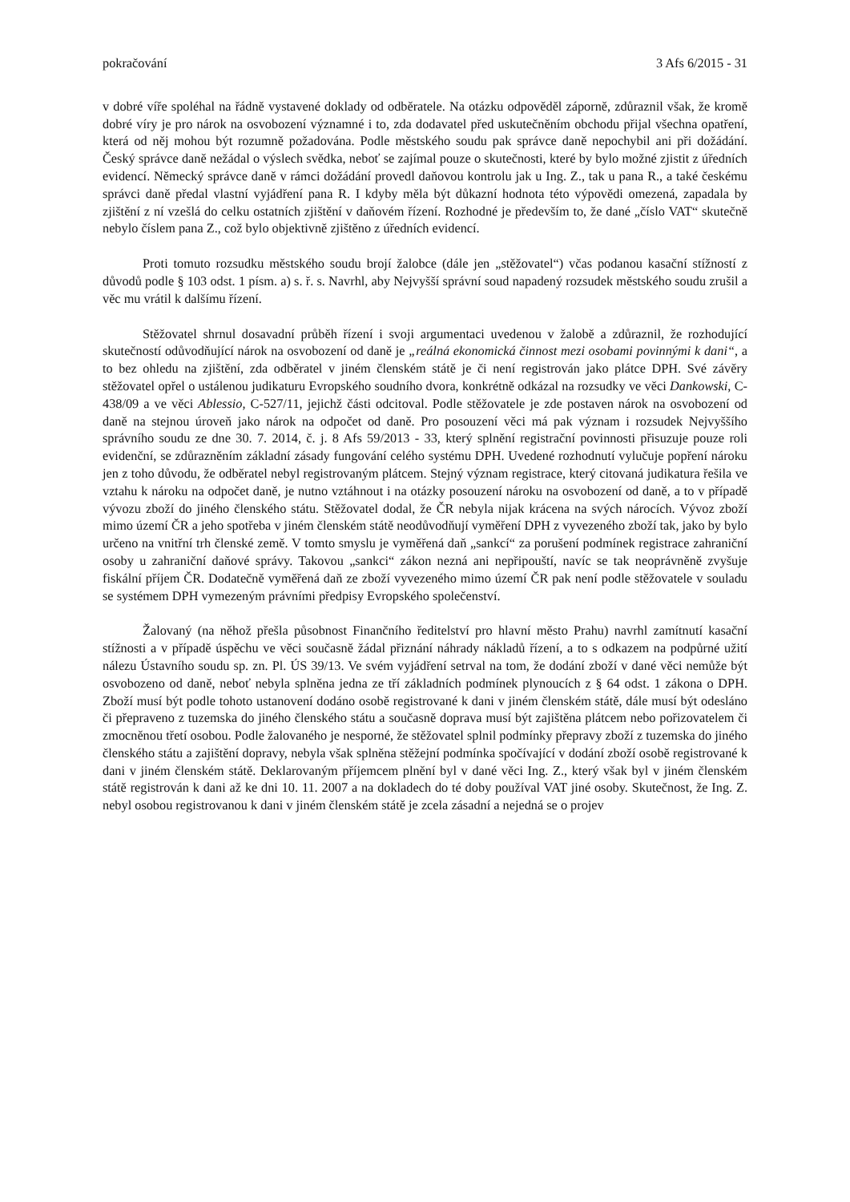pokračování 3 Afs 6/2015 - 31
v dobré víře spoléhal na řádně vystavené doklady od odběratele. Na otázku odpověděl záporně, zdůraznil však, že kromě dobré víry je pro nárok na osvobození významné i to, zda dodavatel před uskutečněním obchodu přijal všechna opatření, která od něj mohou být rozumně požadována. Podle městského soudu pak správce daně nepochybil ani při dožádání. Český správce daně nežádal o výslech svědka, neboť se zajímal pouze o skutečnosti, které by bylo možné zjistit z úředních evidencí. Německý správce daně v rámci dožádání provedl daňovou kontrolu jak u Ing. Z., tak u pana R., a také českému správci daně předal vlastní vyjádření pana R. I kdyby měla být důkazní hodnota této výpovědi omezená, zapadala by zjištění z ní vzešlá do celku ostatních zjištění v daňovém řízení. Rozhodné je především to, že dané „číslo VAT“ skutečně nebylo číslem pana Z., což bylo objektivně zjištěno z úředních evidencí.
Proti tomuto rozsudku městského soudu brojí žalobce (dále jen „stěžovatel“) včas podanou kasační stížností z důvodů podle § 103 odst. 1 písm. a) s. ř. s. Navrhl, aby Nejvyšší správní soud napadený rozsudek městského soudu zrušil a věc mu vrátil k dalšímu řízení.
Stěžovatel shrnul dosavadní průběh řízení i svoji argumentaci uvedenou v žalobě a zdůraznil, že rozhodující skutečností odůvodňující nárok na osvobození od daně je „reálná ekonomická činnost mezi osobami povinnými k dani“, a to bez ohledu na zjištění, zda odběratel v jiném členském státě je či není registrován jako plátce DPH. Své závěry stěžovatel opřel o ustálenou judikaturu Evropského soudního dvora, konkrétně odkázal na rozsudky ve věci Dankowski, C-438/09 a ve věci Ablessio, C-527/11, jejichž části odcitoval. Podle stěžovatele je zde postaven nárok na osvobození od daně na stejnou úroveň jako nárok na odpočet od daně. Pro posouzení věci má pak význam i rozsudek Nejvyššího správního soudu ze dne 30. 7. 2014, č. j. 8 Afs 59/2013 - 33, který splnění registrační povinnosti přisuzuje pouze roli evidenční, se zdůrazněním základní zásady fungování celého systému DPH. Uvedené rozhodnutí vylučuje popření nároku jen z toho důvodu, že odběratel nebyl registrovaným plátcem. Stejný význam registrace, který citovaná judikatura řešila ve vztahu k nároku na odpočet daně, je nutno vztáhnout i na otázky posouzení nároku na osvobození od daně, a to v případě vývozu zboží do jiného členského státu. Stěžovatel dodal, že ČR nebyla nijak krácena na svých nárocích. Vývoz zboží mimo území ČR a jeho spotřeba v jiném členském státě neodůvodňují vyměření DPH z vyvezeného zboží tak, jako by bylo určeno na vnitřní trh členské země. V tomto smyslu je vyměřená daň „sankcí“ za porušení podmínek registrace zahraniční osoby u zahraniční daňové správy. Takovou „sankci“ zákon nezná ani nepřipouští, navíc se tak neoprávněně zvyšuje fiskální příjem ČR. Dodatečně vyměřená daň ze zboží vyvezeného mimo území ČR pak není podle stěžovatele v souladu se systémem DPH vymezeným právními předpisy Evropského společenství.
Žalovaný (na něhož přešla působnost Finančního ředitelství pro hlavní město Prahu) navrhl zamítnutí kasační stížnosti a v případě úspěchu ve věci současně žádal přiznání náhrady nákladů řízení, a to s odkazem na podpůrné užití nálezu Ústavního soudu sp. zn. Pl. ÚS 39/13. Ve svém vyjádření setrval na tom, že dodání zboží v dané věci nemůže být osvobozeno od daně, neboť nebyla splněna jedna ze tří základních podmínek plynoucích z § 64 odst. 1 zákona o DPH. Zboží musí být podle tohoto ustanovení dodáno osobě registrované k dani v jiném členském státě, dále musí být odesláno či přepraveno z tuzemska do jiného členského státu a současně doprava musí být zajištěna plátcem nebo pořizovatelem či zmocněnou třetí osobou. Podle žalovaného je nesporné, že stěžovatel splnil podmínky přepravy zboží z tuzemska do jiného členského státu a zajištění dopravy, nebyla však splněna stěžejní podmínka spočívající v dodání zboží osobě registrované k dani v jiném členském státě. Deklarovaným příjemcem plnění byl v dané věci Ing. Z., který však byl v jiném členském státě registrován k dani až ke dni 10. 11. 2007 a na dokladech do té doby používal VAT jiné osoby. Skutečnost, že Ing. Z. nebyl osobou registrovanou k dani v jiném členském státě je zcela zásadní a nejedná se o projev